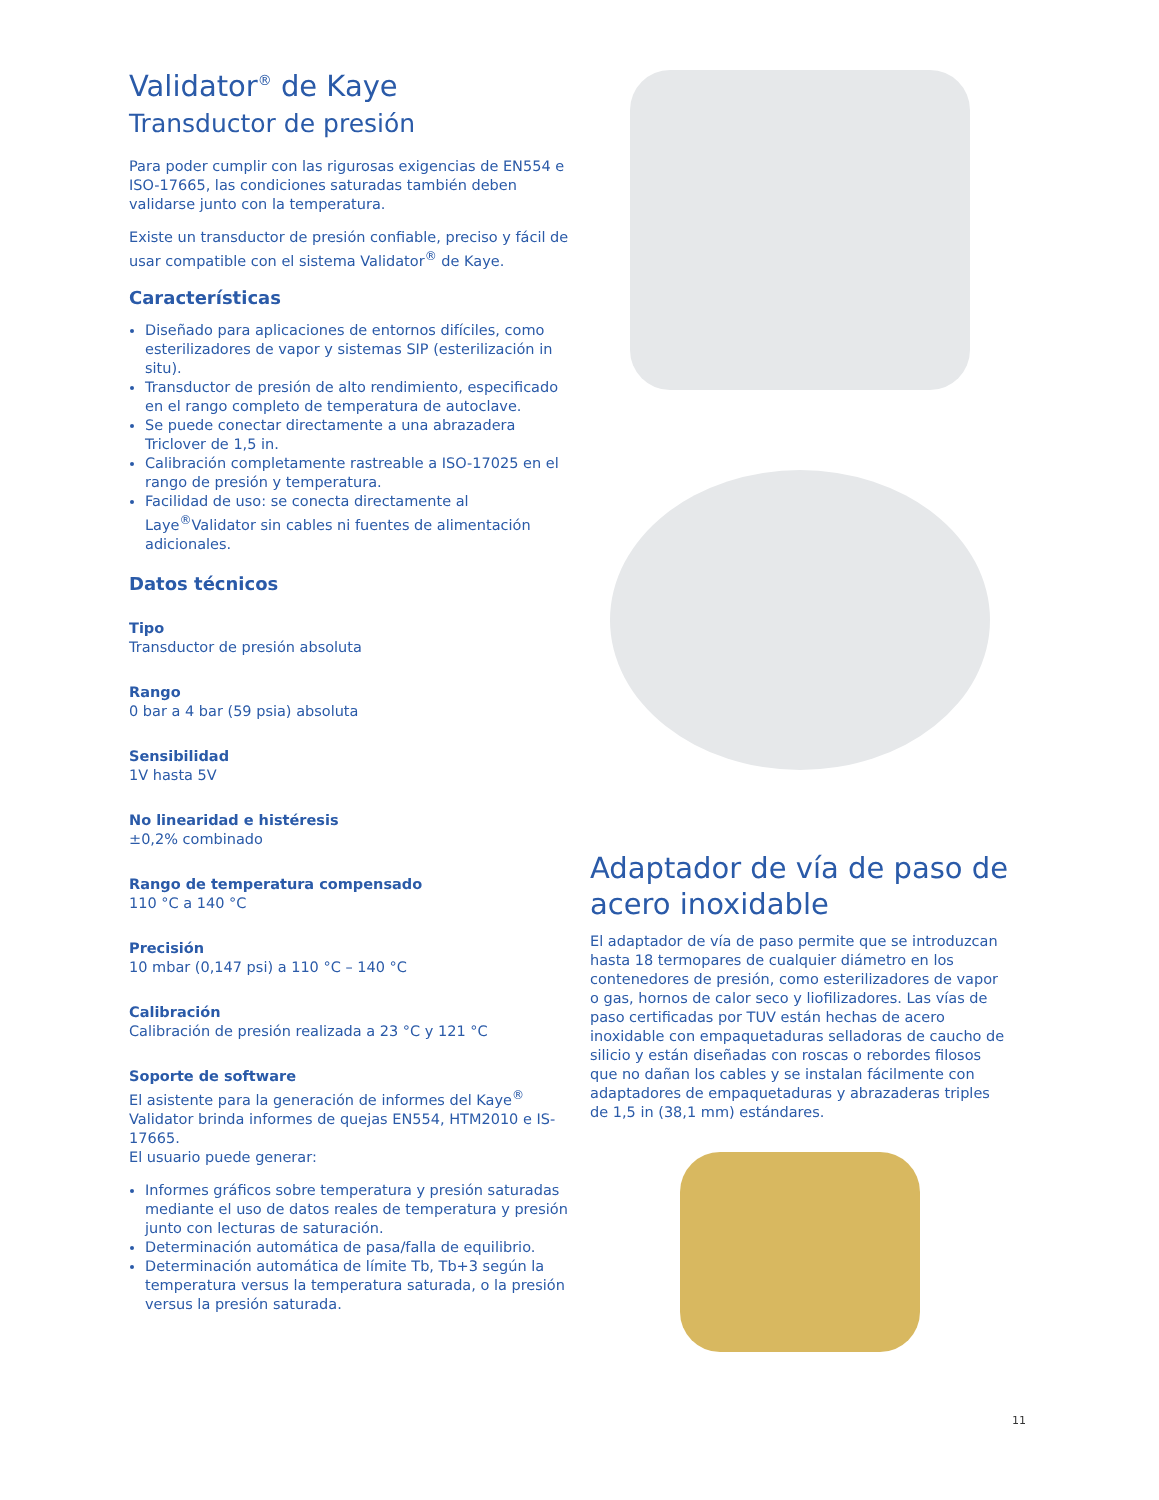Validator<sup>®</sup> de Kaye
Transductor de presión
Para poder cumplir con las rigurosas exigencias de EN554 e ISO-17665, las condiciones saturadas también deben validarse junto con la temperatura.
Existe un transductor de presión confiable, preciso y fácil de usar compatible con el sistema Validator<sup>®</sup> de Kaye.
Características
Diseñado para aplicaciones de entornos difíciles, como esterilizadores de vapor y sistemas SIP (esterilización in situ).
Transductor de presión de alto rendimiento, especificado en el rango completo de temperatura de autoclave.
Se puede conectar directamente a una abrazadera Triclover de 1,5 in.
Calibración completamente rastreable a ISO-17025 en el rango de presión y temperatura.
Facilidad de uso: se conecta directamente al Laye<sup>®</sup>Validator sin cables ni fuentes de alimentación adicionales.
Datos técnicos
Tipo
Transductor de presión absoluta
Rango
0 bar a 4 bar (59 psia) absoluta
Sensibilidad
1V hasta 5V
No linearidad e histéresis
±0,2% combinado
Rango de temperatura compensado
110 °C a 140 °C
Precisión
10 mbar (0,147 psi) a 110 °C – 140 °C
Calibración
Calibración de presión realizada a 23 °C y 121 °C
Soporte de software
El asistente para la generación de informes del Kaye<sup>®</sup> Validator brinda informes de quejas EN554, HTM2010 e IS-17665.
El usuario puede generar:
Informes gráficos sobre temperatura y presión saturadas mediante el uso de datos reales de temperatura y presión junto con lecturas de saturación.
Determinación automática de pasa/falla de equilibrio.
Determinación automática de límite Tb, Tb+3 según la temperatura versus la temperatura saturada, o la presión versus la presión saturada.
Adaptador de vía de paso de acero inoxidable
El adaptador de vía de paso permite que se introduzcan hasta 18 termopares de cualquier diámetro en los contenedores de presión, como esterilizadores de vapor o gas, hornos de calor seco y liofilizadores. Las vías de paso certificadas por TUV están hechas de acero inoxidable con empaquetaduras selladoras de caucho de silicio y están diseñadas con roscas o rebordes filosos que no dañan los cables y se instalan fácilmente con adaptadores de empaquetaduras y abrazaderas triples de 1,5 in (38,1 mm) estándares.
11